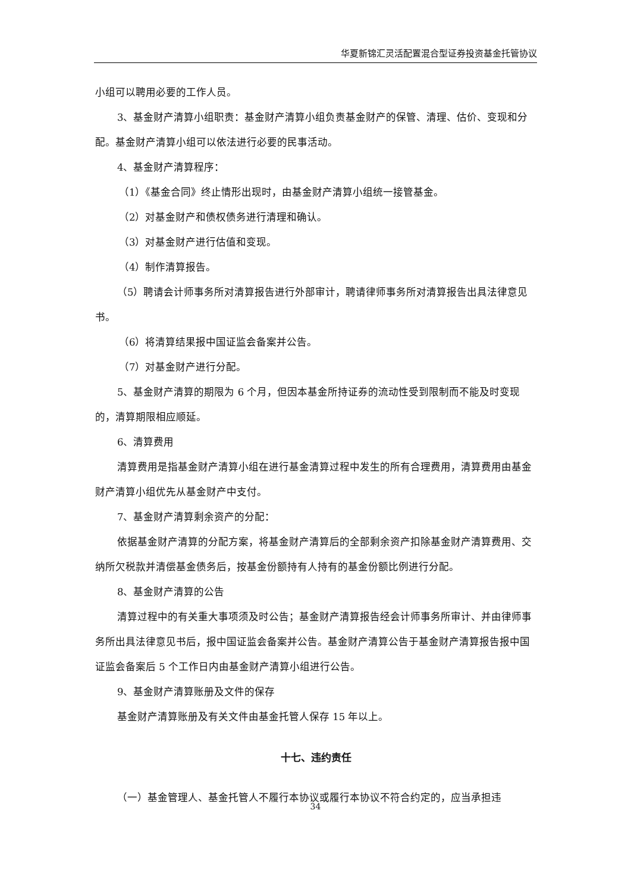华夏新锦汇灵活配置混合型证券投资基金托管协议
小组可以聘用必要的工作人员。
3、基金财产清算小组职责：基金财产清算小组负责基金财产的保管、清理、估价、变现和分配。基金财产清算小组可以依法进行必要的民事活动。
4、基金财产清算程序：
（1）《基金合同》终止情形出现时，由基金财产清算小组统一接管基金。
（2）对基金财产和债权债务进行清理和确认。
（3）对基金财产进行估值和变现。
（4）制作清算报告。
（5）聘请会计师事务所对清算报告进行外部审计，聘请律师事务所对清算报告出具法律意见书。
（6）将清算结果报中国证监会备案并公告。
（7）对基金财产进行分配。
5、基金财产清算的期限为 6 个月，但因本基金所持证券的流动性受到限制而不能及时变现的，清算期限相应顺延。
6、清算费用
清算费用是指基金财产清算小组在进行基金清算过程中发生的所有合理费用，清算费用由基金财产清算小组优先从基金财产中支付。
7、基金财产清算剩余资产的分配：
依据基金财产清算的分配方案，将基金财产清算后的全部剩余资产扣除基金财产清算费用、交纳所欠税款并清偿基金债务后，按基金份额持有人持有的基金份额比例进行分配。
8、基金财产清算的公告
清算过程中的有关重大事项须及时公告；基金财产清算报告经会计师事务所审计、并由律师事务所出具法律意见书后，报中国证监会备案并公告。基金财产清算公告于基金财产清算报告报中国证监会备案后 5 个工作日内由基金财产清算小组进行公告。
9、基金财产清算账册及文件的保存
基金财产清算账册及有关文件由基金托管人保存 15 年以上。
十七、违约责任
（一）基金管理人、基金托管人不履行本协议或履行本协议不符合约定的，应当承担违
34